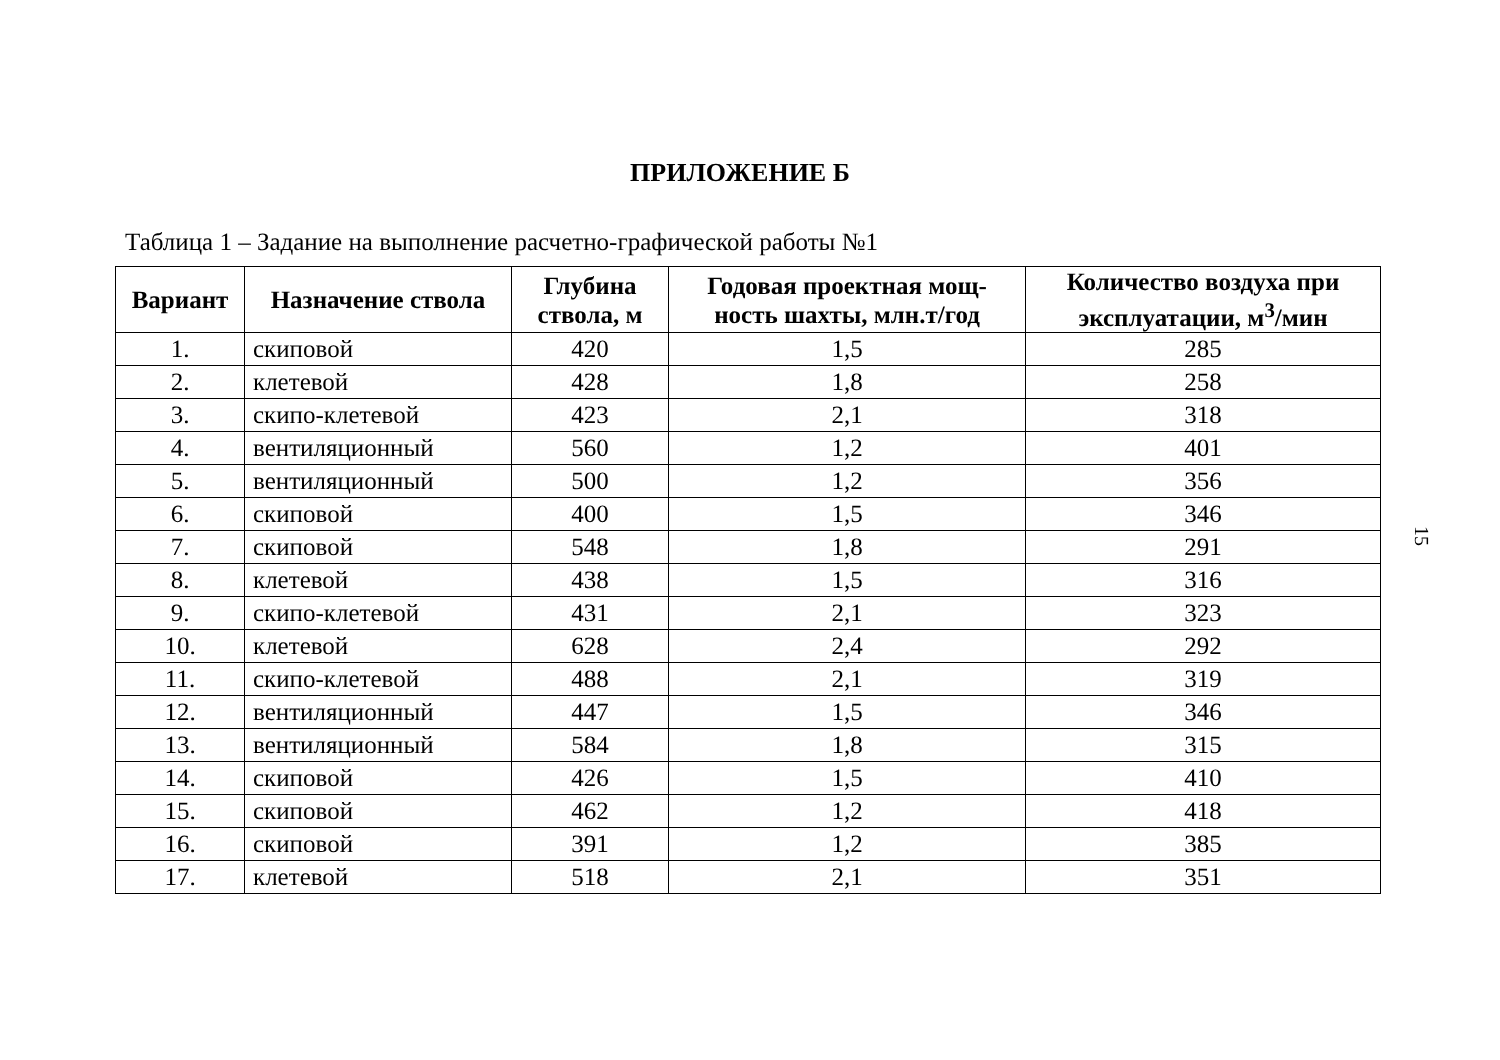ПРИЛОЖЕНИЕ Б
Таблица 1 – Задание на выполнение расчетно-графической работы №1
| Вариант | Назначение ствола | Глубина ствола, м | Годовая проектная мощ-ность шахты, млн.т/год | Количество воздуха при эксплуатации, м<sup>3</sup>/мин |
| --- | --- | --- | --- | --- |
| 1. | скиповой | 420 | 1,5 | 285 |
| 2. | клетевой | 428 | 1,8 | 258 |
| 3. | скипо-клетевой | 423 | 2,1 | 318 |
| 4. | вентиляционный | 560 | 1,2 | 401 |
| 5. | вентиляционный | 500 | 1,2 | 356 |
| 6. | скиповой | 400 | 1,5 | 346 |
| 7. | скиповой | 548 | 1,8 | 291 |
| 8. | клетевой | 438 | 1,5 | 316 |
| 9. | скипо-клетевой | 431 | 2,1 | 323 |
| 10. | клетевой | 628 | 2,4 | 292 |
| 11. | скипо-клетевой | 488 | 2,1 | 319 |
| 12. | вентиляционный | 447 | 1,5 | 346 |
| 13. | вентиляционный | 584 | 1,8 | 315 |
| 14. | скиповой | 426 | 1,5 | 410 |
| 15. | скиповой | 462 | 1,2 | 418 |
| 16. | скиповой | 391 | 1,2 | 385 |
| 17. | клетевой | 518 | 2,1 | 351 |
15